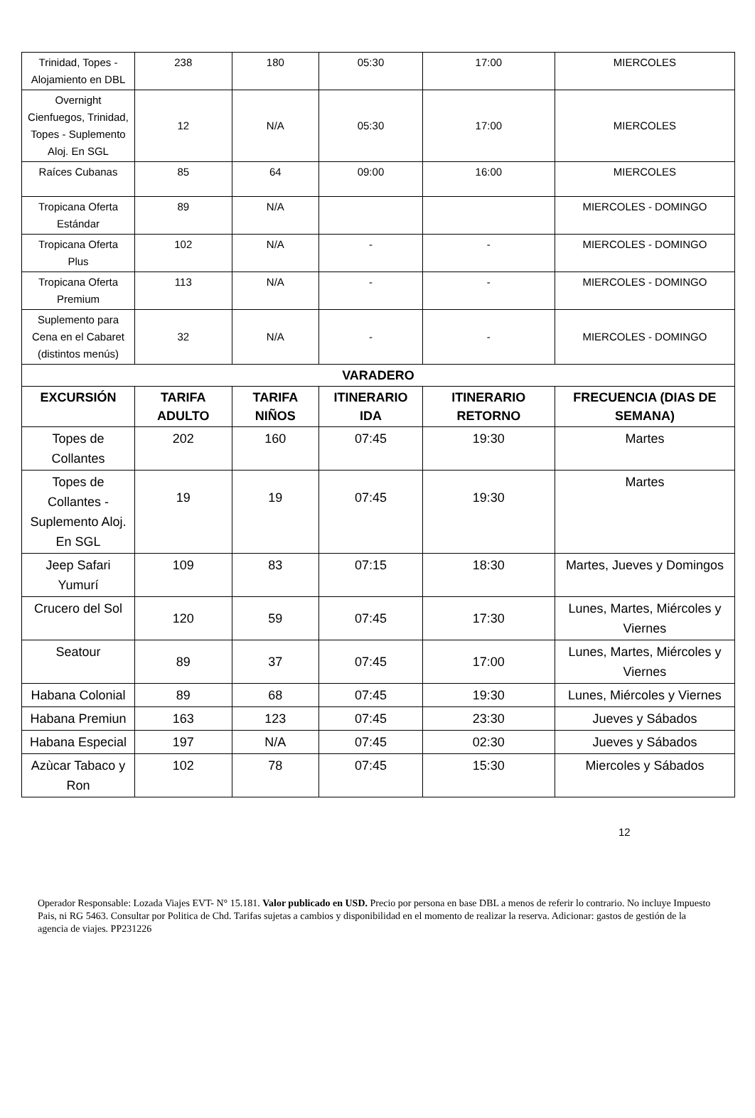| Trinidad, Topes - Alojamiento en DBL | 238 | 180 | 05:30 | 17:00 | MIERCOLES |
| Overnight Cienfuegos, Trinidad, Topes - Suplemento Aloj. En SGL | 12 | N/A | 05:30 | 17:00 | MIERCOLES |
| Raíces Cubanas | 85 | 64 | 09:00 | 16:00 | MIERCOLES |
| Tropicana Oferta Estándar | 89 | N/A | | | MIERCOLES - DOMINGO |
| Tropicana Oferta Plus | 102 | N/A | - | - | MIERCOLES - DOMINGO |
| Tropicana Oferta Premium | 113 | N/A | - | - | MIERCOLES - DOMINGO |
| Suplemento para Cena en el Cabaret (distintos menús) | 32 | N/A | - | - | MIERCOLES - DOMINGO |
| VARADERO | | | | | |
| EXCURSIÓN | TARIFA ADULTO | TARIFA NIÑOS | ITINERARIO IDA | ITINERARIO RETORNO | FRECUENCIA (DIAS DE SEMANA) |
| Topes de Collantes | 202 | 160 | 07:45 | 19:30 | Martes |
| Topes de Collantes - Suplemento Aloj. En SGL | 19 | 19 | 07:45 | 19:30 | Martes |
| Jeep Safari Yumurí | 109 | 83 | 07:15 | 18:30 | Martes, Jueves y Domingos |
| Crucero del Sol | 120 | 59 | 07:45 | 17:30 | Lunes, Martes, Miércoles y Viernes |
| Seatour | 89 | 37 | 07:45 | 17:00 | Lunes, Martes, Miércoles y Viernes |
| Habana Colonial | 89 | 68 | 07:45 | 19:30 | Lunes, Miércoles y Viernes |
| Habana Premiun | 163 | 123 | 07:45 | 23:30 | Jueves y Sábados |
| Habana Especial | 197 | N/A | 07:45 | 02:30 | Jueves y Sábados |
| Azùcar Tabaco y Ron | 102 | 78 | 07:45 | 15:30 | Miercoles y Sábados |
12
Operador Responsable: Lozada Viajes EVT- N° 15.181. Valor publicado en USD. Precio por persona en base DBL a menos de referir lo contrario. No incluye Impuesto Pais, ni RG 5463. Consultar por Politica de Chd. Tarifas sujetas a cambios y disponibilidad en el momento de realizar la reserva. Adicionar: gastos de gestión de la agencia de viajes. PP231226